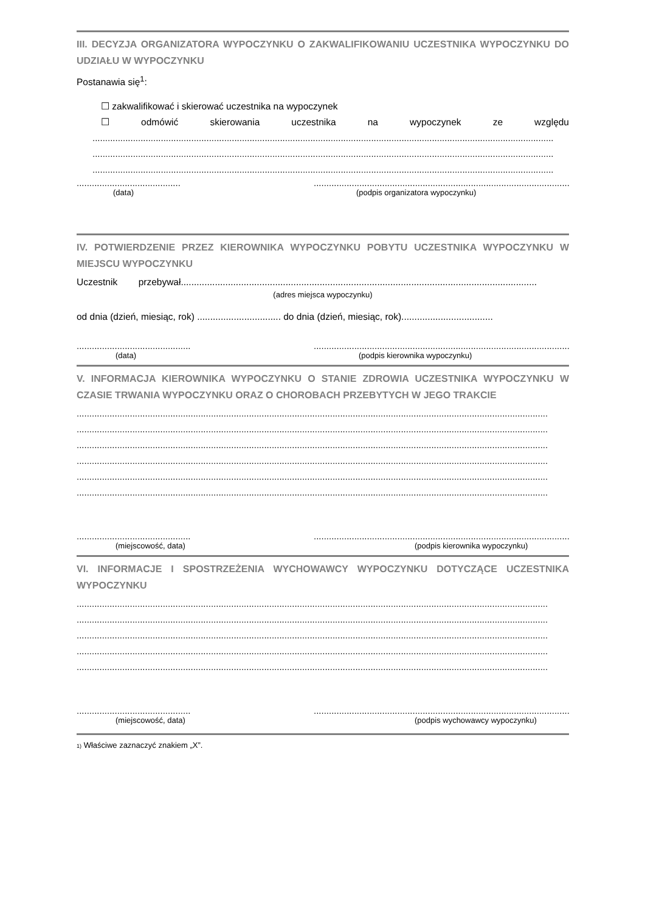III. DECYZJA ORGANIZATORA WYPOCZYNKU O ZAKWALIFIKOWANIU UCZESTNIKA WYPOCZYNKU DO UDZIAŁU W WYPOCZYNKU
Postanawia się<sup>1</sup>:
☐ zakwalifikować i skierować uczestnika na wypoczynek
☐ odmówić skierowania uczestnika na wypoczynek ze względu
......................................................................................................................................................................................
......................................................................................................................................................................................
......................................................................................................................................................................................
......................................... ........................................................................................................
(data) (podpis organizatora wypoczynku)
IV. POTWIERDZENIE PRZEZ KIEROWNIKA WYPOCZYNKU POBYTU UCZESTNIKA WYPOCZYNKU W MIEJSCU WYPOCZYNKU
Uczestnik przebywał........................................................................................................................................
(adres miejsca wypoczynku)
od dnia (dzień, miesiąc, rok) ................................ do dnia (dzień, miesiąc, rok)...................................
............................................. ........................................................................................................
(data) (podpis kierownika wypoczynku)
V. INFORMACJA KIEROWNIKA WYPOCZYNKU O STANIE ZDROWIA UCZESTNIKA WYPOCZYNKU W CZASIE TRWANIA WYPOCZYNKU ORAZ O CHOROBACH PRZEBYTYCH W JEGO TRAKCIE
..........................................................................................................................................................................................
..........................................................................................................................................................................................
..........................................................................................................................................................................................
..........................................................................................................................................................................................
..........................................................................................................................................................................................
..........................................................................................................................................................................................
............................................. ........................................................................................................
(miejscowość, data) (podpis kierownika wypoczynku)
VI. INFORMACJE I SPOSTRZEŻENIA WYCHOWAWCY WYPOCZYNKU DOTYCZĄCE UCZESTNIKA WYPOCZYNKU
..........................................................................................................................................................................................
..........................................................................................................................................................................................
..........................................................................................................................................................................................
..........................................................................................................................................................................................
..........................................................................................................................................................................................
............................................. ........................................................................................................
(miejscowość, data) (podpis wychowawcy wypoczynku)
1) Właściwe zaznaczyć znakiem „X”.